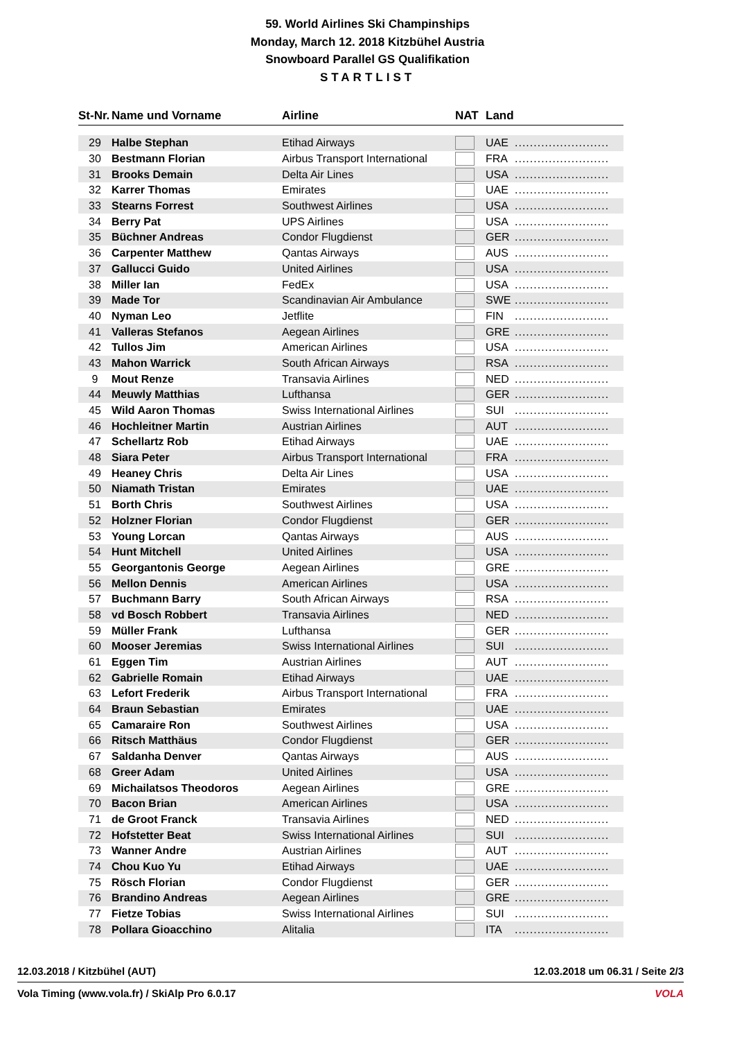59. World Airlines Ski Champinships
Monday, March 12. 2018 Kitzbühel Austria
Snowboard Parallel GS Qualifikation
STARTLIST
| St-Nr. | Name und Vorname | Airline | NAT | Land | |
| --- | --- | --- | --- | --- | --- |
| 29 | Halbe Stephan | Etihad Airways | | UAE | ......................... |
| 30 | Bestmann Florian | Airbus Transport International | | FRA | ......................... |
| 31 | Brooks Demain | Delta Air Lines | | USA | ......................... |
| 32 | Karrer Thomas | Emirates | | UAE | ......................... |
| 33 | Stearns Forrest | Southwest Airlines | | USA | ......................... |
| 34 | Berry Pat | UPS Airlines | | USA | ......................... |
| 35 | Büchner Andreas | Condor Flugdienst | | GER | ......................... |
| 36 | Carpenter Matthew | Qantas Airways | | AUS | ......................... |
| 37 | Gallucci Guido | United Airlines | | USA | ......................... |
| 38 | Miller Ian | FedEx | | USA | ......................... |
| 39 | Made Tor | Scandinavian Air Ambulance | | SWE | ......................... |
| 40 | Nyman Leo | Jetflite | | FIN | ......................... |
| 41 | Valleras Stefanos | Aegean Airlines | | GRE | ......................... |
| 42 | Tullos Jim | American Airlines | | USA | ......................... |
| 43 | Mahon Warrick | South African Airways | | RSA | ......................... |
| 9 | Mout Renze | Transavia Airlines | | NED | ......................... |
| 44 | Meuwly Matthias | Lufthansa | | GER | ......................... |
| 45 | Wild Aaron Thomas | Swiss International Airlines | | SUI | ......................... |
| 46 | Hochleitner Martin | Austrian Airlines | | AUT | ......................... |
| 47 | Schellartz Rob | Etihad Airways | | UAE | ......................... |
| 48 | Siara Peter | Airbus Transport International | | FRA | ......................... |
| 49 | Heaney Chris | Delta Air Lines | | USA | ......................... |
| 50 | Niamath Tristan | Emirates | | UAE | ......................... |
| 51 | Borth Chris | Southwest Airlines | | USA | ......................... |
| 52 | Holzner Florian | Condor Flugdienst | | GER | ......................... |
| 53 | Young Lorcan | Qantas Airways | | AUS | ......................... |
| 54 | Hunt Mitchell | United Airlines | | USA | ......................... |
| 55 | Georgantonis George | Aegean Airlines | | GRE | ......................... |
| 56 | Mellon Dennis | American Airlines | | USA | ......................... |
| 57 | Buchmann Barry | South African Airways | | RSA | ......................... |
| 58 | vd Bosch Robbert | Transavia Airlines | | NED | ......................... |
| 59 | Müller Frank | Lufthansa | | GER | ......................... |
| 60 | Mooser Jeremias | Swiss International Airlines | | SUI | ......................... |
| 61 | Eggen Tim | Austrian Airlines | | AUT | ......................... |
| 62 | Gabrielle Romain | Etihad Airways | | UAE | ......................... |
| 63 | Lefort Frederik | Airbus Transport International | | FRA | ......................... |
| 64 | Braun Sebastian | Emirates | | UAE | ......................... |
| 65 | Camaraire Ron | Southwest Airlines | | USA | ......................... |
| 66 | Ritsch Matthäus | Condor Flugdienst | | GER | ......................... |
| 67 | Saldanha Denver | Qantas Airways | | AUS | ......................... |
| 68 | Greer Adam | United Airlines | | USA | ......................... |
| 69 | Michailatsos Theodoros | Aegean Airlines | | GRE | ......................... |
| 70 | Bacon Brian | American Airlines | | USA | ......................... |
| 71 | de Groot Franck | Transavia Airlines | | NED | ......................... |
| 72 | Hofstetter Beat | Swiss International Airlines | | SUI | ......................... |
| 73 | Wanner Andre | Austrian Airlines | | AUT | ......................... |
| 74 | Chou Kuo Yu | Etihad Airways | | UAE | ......................... |
| 75 | Rösch Florian | Condor Flugdienst | | GER | ......................... |
| 76 | Brandino Andreas | Aegean Airlines | | GRE | ......................... |
| 77 | Fietze Tobias | Swiss International Airlines | | SUI | ......................... |
| 78 | Pollara Gioacchino | Alitalia | | ITA | ......................... |
12.03.2018 / Kitzbühel (AUT) 12.03.2018 um 06.31 / Seite 2/3
Vola Timing (www.vola.fr) / SkiAlp Pro 6.0.17 VOLA